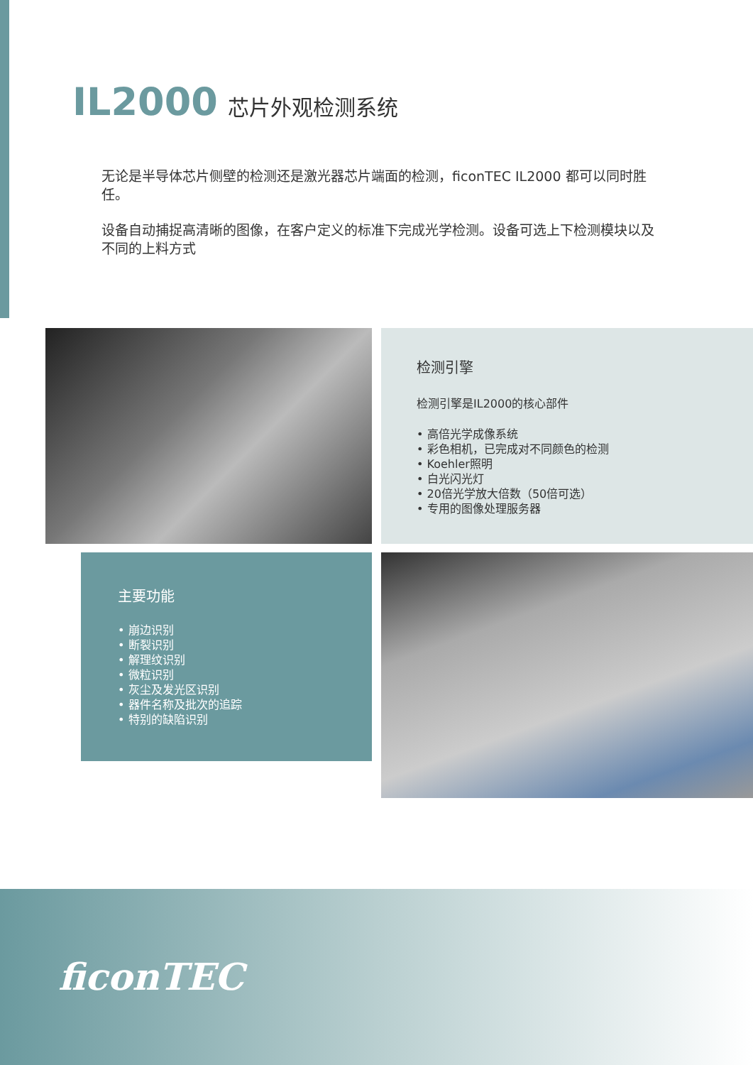IL2000 芯片外观检测系统
无论是半导体芯片侧壁的检测还是激光器芯片端面的检测，ficonTEC IL2000 都可以同时胜任。
设备自动捕捉高清晰的图像，在客户定义的标准下完成光学检测。设备可选上下检测模块以及不同的上料方式
检测引擎
检测引擎是IL2000的核心部件
• 高倍光学成像系统
• 彩色相机，已完成对不同颜色的检测
• Koehler照明
• 白光闪光灯
• 20倍光学放大倍数（50倍可选）
• 专用的图像处理服务器
主要功能
• 崩边识别
• 断裂识别
• 解理纹识别
• 微粒识别
• 灰尘及发光区识别
• 器件名称及批次的追踪
• 特别的缺陷识别
ficonTEC